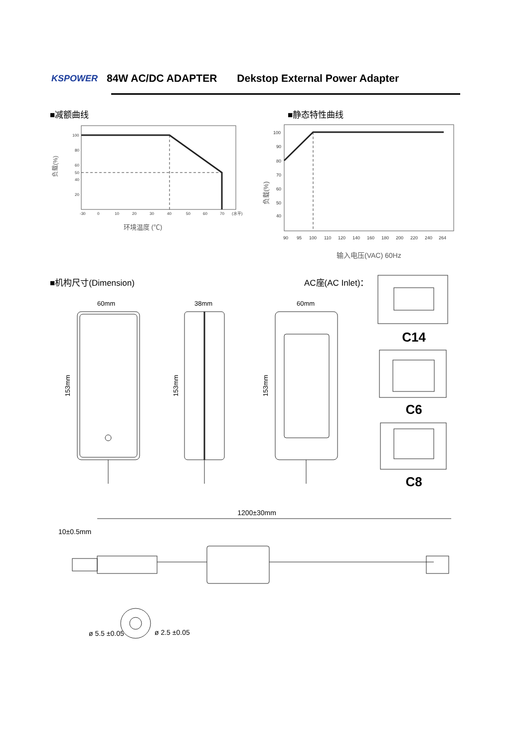KSPOWER 84W AC/DC ADAPTER Dekstop External Power Adapter
■减额曲线 ■静态特性曲线
100
80
60
50
40
20
-30
0
10
20
30
40
50
60
70
(水平)
环境温度 (℃)
负载(%)
100
90
80
70
60
50
40
90
95
100
110
120
140
160
180
200
220
240
264
输入电压(VAC) 60Hz
负载(%)
■机构尺寸(Dimension) AC座(AC Inlet)：
60mm
38mm
60mm
153mm
153mm
153mm
C14
C6
C8
1200±30mm
10±0.5mm
ø 5.5 ±0.05
ø 2.5 ±0.05